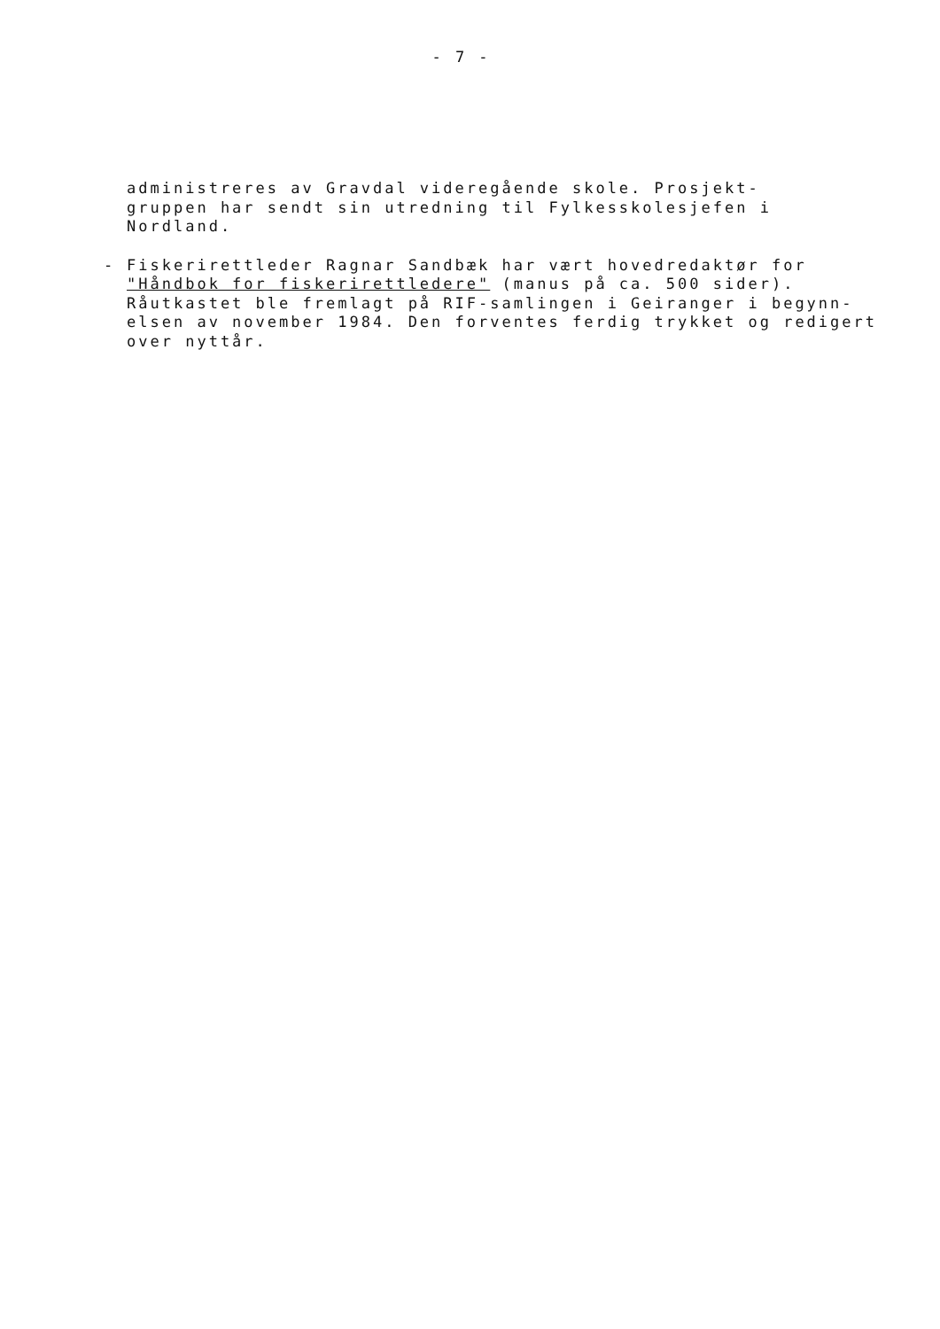- 7 -
administreres av Gravdal videregående skole. Prosjekt-
gruppen har sendt sin utredning til Fylkesskolesjefen i
Nordland.
-
Fiskerirettleder Ragnar Sandbæk har vært hovedredaktør for
"Håndbok for fiskerirettledere" (manus på ca. 500 sider).
Råutkastet ble fremlagt på RIF-samlingen i Geiranger i begynn-
elsen av november 1984. Den forventes ferdig trykket og redigert
over nyttår.